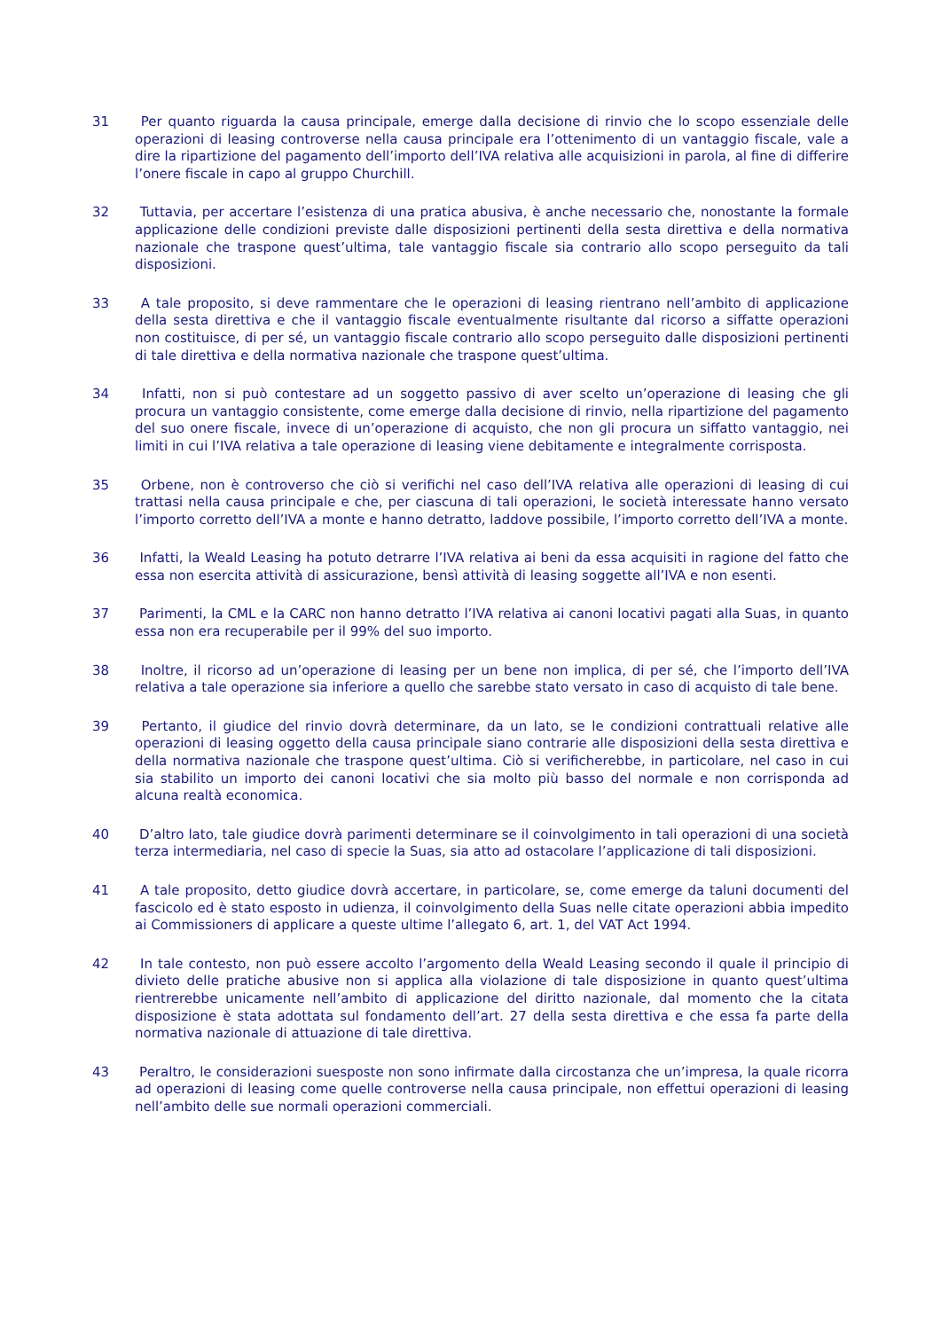31 Per quanto riguarda la causa principale, emerge dalla decisione di rinvio che lo scopo essenziale delle operazioni di leasing controverse nella causa principale era l’ottenimento di un vantaggio fiscale, vale a dire la ripartizione del pagamento dell’importo dell’IVA relativa alle acquisizioni in parola, al fine di differire l’onere fiscale in capo al gruppo Churchill.
32 Tuttavia, per accertare l’esistenza di una pratica abusiva, è anche necessario che, nonostante la formale applicazione delle condizioni previste dalle disposizioni pertinenti della sesta direttiva e della normativa nazionale che traspone quest’ultima, tale vantaggio fiscale sia contrario allo scopo perseguito da tali disposizioni.
33 A tale proposito, si deve rammentare che le operazioni di leasing rientrano nell’ambito di applicazione della sesta direttiva e che il vantaggio fiscale eventualmente risultante dal ricorso a siffatte operazioni non costituisce, di per sé, un vantaggio fiscale contrario allo scopo perseguito dalle disposizioni pertinenti di tale direttiva e della normativa nazionale che traspone quest’ultima.
34 Infatti, non si può contestare ad un soggetto passivo di aver scelto un’operazione di leasing che gli procura un vantaggio consistente, come emerge dalla decisione di rinvio, nella ripartizione del pagamento del suo onere fiscale, invece di un’operazione di acquisto, che non gli procura un siffatto vantaggio, nei limiti in cui l’IVA relativa a tale operazione di leasing viene debitamente e integralmente corrisposta.
35 Orbene, non è controverso che ciò si verifichi nel caso dell’IVA relativa alle operazioni di leasing di cui trattasi nella causa principale e che, per ciascuna di tali operazioni, le società interessate hanno versato l’importo corretto dell’IVA a monte e hanno detratto, laddove possibile, l’importo corretto dell’IVA a monte.
36 Infatti, la Weald Leasing ha potuto detrarre l’IVA relativa ai beni da essa acquisiti in ragione del fatto che essa non esercita attività di assicurazione, bensì attività di leasing soggette all’IVA e non esenti.
37 Parimenti, la CML e la CARC non hanno detratto l’IVA relativa ai canoni locativi pagati alla Suas, in quanto essa non era recuperabile per il 99% del suo importo.
38 Inoltre, il ricorso ad un’operazione di leasing per un bene non implica, di per sé, che l’importo dell’IVA relativa a tale operazione sia inferiore a quello che sarebbe stato versato in caso di acquisto di tale bene.
39 Pertanto, il giudice del rinvio dovrà determinare, da un lato, se le condizioni contrattuali relative alle operazioni di leasing oggetto della causa principale siano contrarie alle disposizioni della sesta direttiva e della normativa nazionale che traspone quest’ultima. Ciò si verificherebbe, in particolare, nel caso in cui sia stabilito un importo dei canoni locativi che sia molto più basso del normale e non corrisponda ad alcuna realtà economica.
40 D’altro lato, tale giudice dovrà parimenti determinare se il coinvolgimento in tali operazioni di una società terza intermediaria, nel caso di specie la Suas, sia atto ad ostacolare l’applicazione di tali disposizioni.
41 A tale proposito, detto giudice dovrà accertare, in particolare, se, come emerge da taluni documenti del fascicolo ed è stato esposto in udienza, il coinvolgimento della Suas nelle citate operazioni abbia impedito ai Commissioners di applicare a queste ultime l’allegato 6, art. 1, del VAT Act 1994.
42 In tale contesto, non può essere accolto l’argomento della Weald Leasing secondo il quale il principio di divieto delle pratiche abusive non si applica alla violazione di tale disposizione in quanto quest’ultima rientrerebbe unicamente nell’ambito di applicazione del diritto nazionale, dal momento che la citata disposizione è stata adottata sul fondamento dell’art. 27 della sesta direttiva e che essa fa parte della normativa nazionale di attuazione di tale direttiva.
43 Peraltro, le considerazioni suesposte non sono infirmate dalla circostanza che un’impresa, la quale ricorra ad operazioni di leasing come quelle controverse nella causa principale, non effettui operazioni di leasing nell’ambito delle sue normali operazioni commerciali.